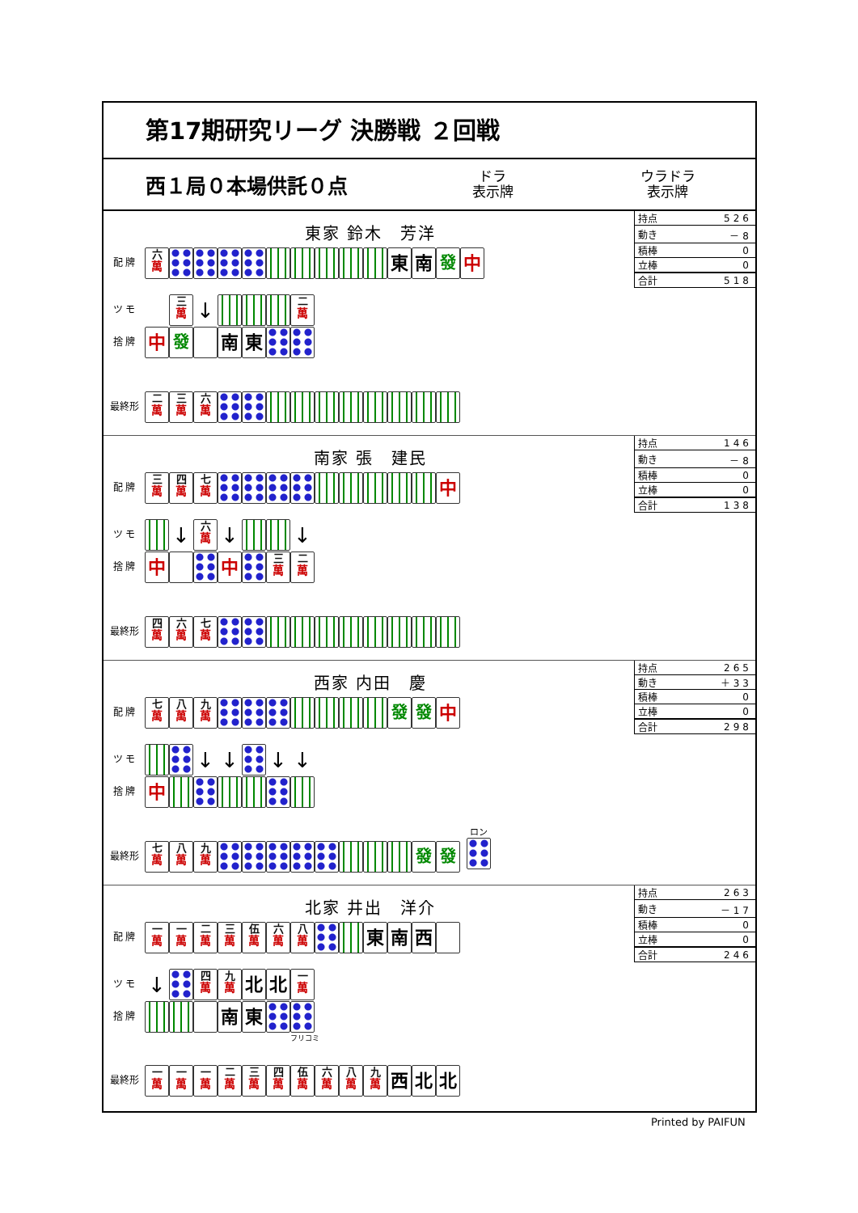第17期研究リーグ 決勝戦 ２回戦
西１局０本場供託０点
ドラ
表示牌
ウラドラ
表示牌
東家 鈴木　芳洋
| 持点 | 526 |
| 動き | －8 |
| 積棒 | 0 |
| 立棒 | 0 |
| 合計 | 518 |
配 牌 六 萬 東 南 發 中
ツ モ 三 萬 ↓ 二 萬
捨 牌 中 發 南 東
最終形 二 萬 三 萬 六 萬
南家 張　建民
| 持点 | 146 |
| 動き | －8 |
| 積棒 | 0 |
| 立棒 | 0 |
| 合計 | 138 |
配 牌 三 萬 四 萬 七 萬 中
ツ モ ↓ 六 萬 ↓ ↓
捨 牌 中 中 三 萬 二 萬
最終形 四 萬 六 萬 七 萬
西家 内田　慶
| 持点 | 265 |
| 動き | ＋33 |
| 積棒 | 0 |
| 立棒 | 0 |
| 合計 | 298 |
配 牌 七 萬 八 萬 九 萬 發 發 中
ツ モ ↓ ↓ ↓ ↓
捨 牌 中
最終形 七 萬 八 萬 九 萬 發 發 ロン
北家 井出　洋介
| 持点 | 263 |
| 動き | －17 |
| 積棒 | 0 |
| 立棒 | 0 |
| 合計 | 246 |
配 牌 一 萬 一 萬 二 萬 三 萬 伍 萬 六 萬 八 萬 東 南 西
ツ モ ↓ 四 萬 九 萬 北 北 一 萬
捨 牌 南 東
フリコミ
最終形 一 萬 一 萬 一 萬 二 萬 三 萬 四 萬 伍 萬 六 萬 八 萬 九 萬 西 北 北
Printed by PAIFUN